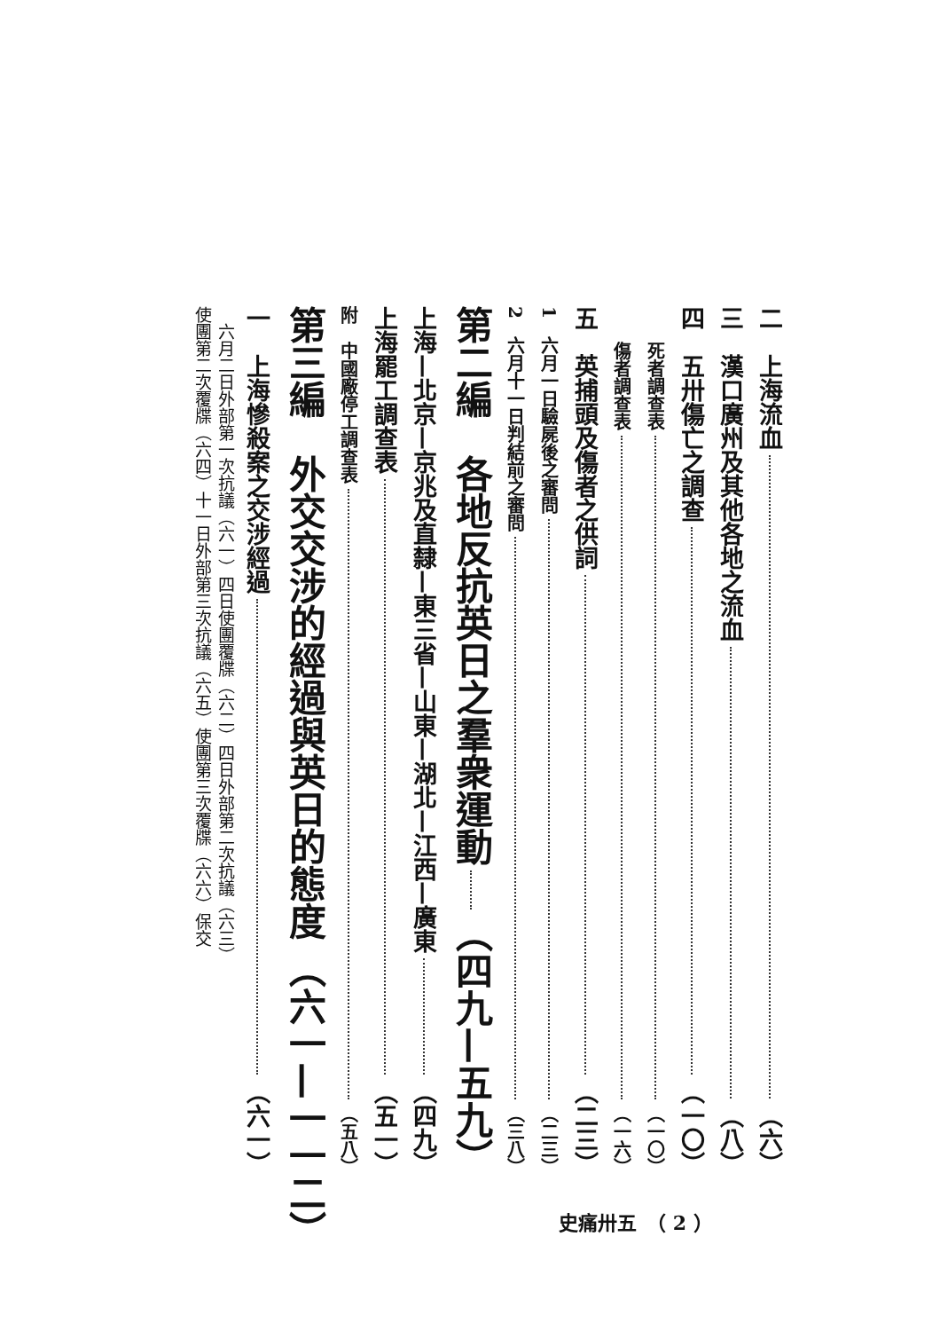二　上海流血 （六）
三　漢口廣州及其他各地之流血 （八）
四　五卅傷亡之調查 （一〇）
　　死者調查表 （一〇）
　　傷者調查表 （一六）
五　英捕頭及傷者之供詞 （二三）
1　六月一日驗屍後之審問 （二三）
2　六月十一日判結前之審問 （三八）
第二編　各地反抗英日之羣衆運動 （四九—五九）
上海—北京—京兆及直隸—東三省—山東—湖北—江西—廣東 （四九）
上海罷工調查表 （五一）
附　中國廠停工調查表 （五八）
第三編　外交交涉的經過與英日的態度 （六一—一一二）
一　上海慘殺案之交涉經過 （六一）
　六月二日外部第一次抗議（六一）四日使團覆牒（六二）四日外部第二次抗議（六三）
使團第二次覆牒（六四）十一日外部第三次抗議（六五）使團第三次覆牒（六六）保交
史痛卅五　（ 2 ）